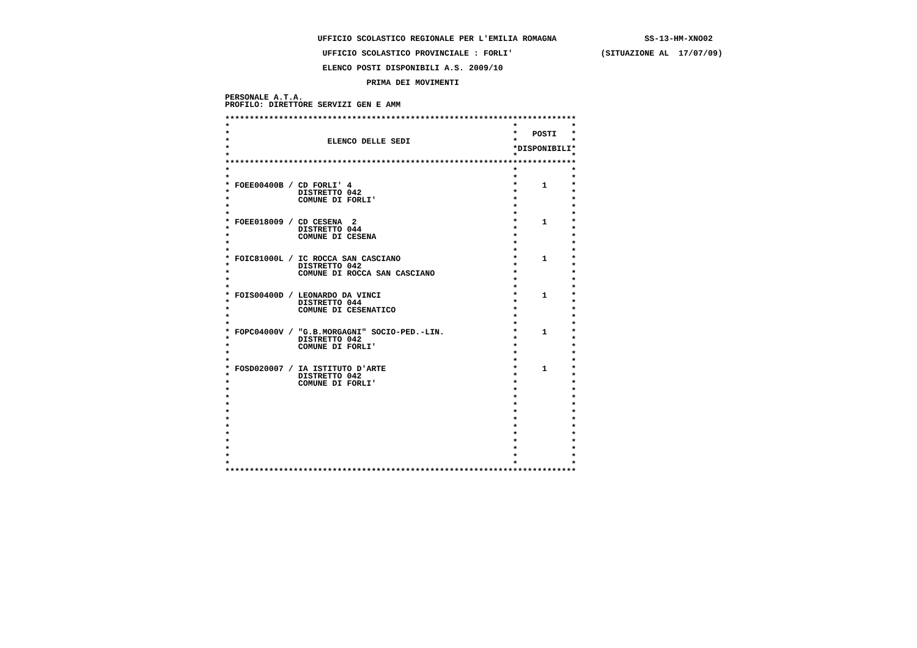UFFICIO SCOLASTICO REGIONALE PER L'EMILIA ROMAGNA                  SS-13-HM-XNO02
                    UFFICIO SCOLASTICO PROVINCIALE : FORLI'                  (SITUAZIONE AL  17/07/09)
                    ELENCO POSTI DISPONIBILI A.S. 2009/10
                             PRIMA DEI MOVIMENTI
PERSONALE A.T.A.
PROFILO: DIRETTORE SERVIZI GEN E AMM

************************************************************************
*                                                          *           *
*                                                          *   POSTI   *
*                    ELENCO DELLE SEDI                     *           *
*                                                          *DISPONIBILI*
*                                                          *           *
************************************************************************
*                                                          *           *
*                                                          *           *
* FOEE00400B / CD FORLI' 4                                 *     1     *
*              DISTRETTO 042                               *           *
*              COMUNE DI FORLI'                            *           *
*                                                          *           *
*                                                          *           *
* FOEE018009 / CD CESENA  2                                *     1     *
*              DISTRETTO 044                               *           *
*              COMUNE DI CESENA                            *           *
*                                                          *           *
*                                                          *           *
* FOIC81000L / IC ROCCA SAN CASCIANO                       *     1     *
*              DISTRETTO 042                               *           *
*              COMUNE DI ROCCA SAN CASCIANO                *           *
*                                                          *           *
*                                                          *           *
* FOIS00400D / LEONARDO DA VINCI                           *     1     *
*              DISTRETTO 044                               *           *
*              COMUNE DI CESENATICO                        *           *
*                                                          *           *
*                                                          *           *
* FOPC04000V / "G.B.MORGAGNI" SOCIO-PED.-LIN.              *     1     *
*              DISTRETTO 042                               *           *
*              COMUNE DI FORLI'                            *           *
*                                                          *           *
*                                                          *           *
* FOSD020007 / IA ISTITUTO D'ARTE                          *     1     *
*              DISTRETTO 042                               *           *
*              COMUNE DI FORLI'                            *           *
*                                                          *           *
*                                                          *           *
*                                                          *           *
*                                                          *           *
*                                                          *           *
*                                                          *           *
*                                                          *           *
*                                                          *           *
*                                                          *           *
*                                                          *           *
*                                                          *           *
************************************************************************